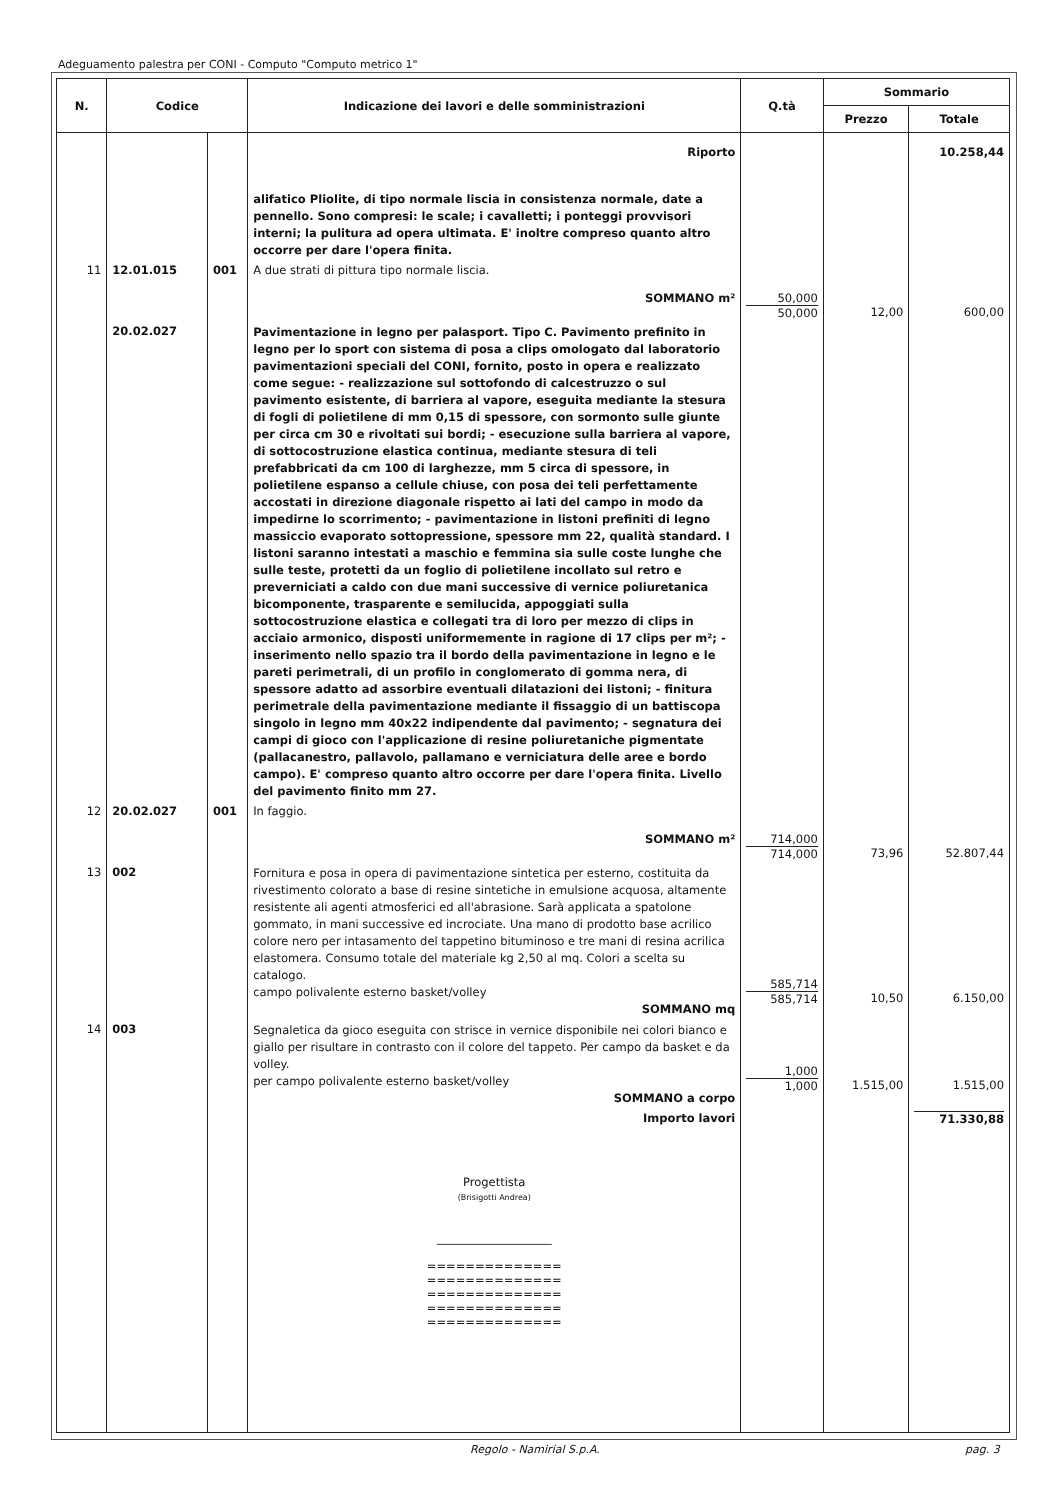Adeguamento palestra per CONI - Computo "Computo metrico 1"
| N. | Codice | | Indicazione dei lavori e delle somministrazioni | Q.tà | Sommario | |
| --- | --- | --- | --- | --- | --- | --- |
| | | | | | Prezzo | Totale |
| | | | Riporto | | | 10.258,44 |
| | | | alifatico Pliolite, di tipo normale liscia in consistenza normale, date a pennello. Sono compresi: le scale; i cavalletti; i ponteggi provvisori interni; la pulitura ad opera ultimata. E' inoltre compreso quanto altro occorre per dare l'opera finita. | | | |
| 11 | 12.01.015 | 001 | A due strati di pittura tipo normale liscia. SOMMANO m² | 50,000 50,000 | 12,00 | 600,00 |
| | 20.02.027 | | Pavimentazione in legno per palasport. Tipo C. Pavimento prefinito in legno per lo sport con sistema di posa a clips omologato dal laboratorio pavimentazioni speciali del CONI, fornito, posto in opera e realizzato come segue: - realizzazione sul sottofondo di calcestruzzo o sul pavimento esistente, di barriera al vapore, eseguita mediante la stesura di fogli di polietilene di mm 0,15 di spessore, con sormonto sulle giunte per circa cm 30 e rivoltati sui bordi; - esecuzione sulla barriera al vapore, di sottocostruzione elastica continua, mediante stesura di teli prefabbricati da cm 100 di larghezze, mm 5 circa di spessore, in polietilene espanso a cellule chiuse, con posa dei teli perfettamente accostati in direzione diagonale rispetto ai lati del campo in modo da impedirne lo scorrimento; - pavimentazione in listoni prefiniti di legno massiccio evaporato sottopressione, spessore mm 22, qualità standard. I listoni saranno intestati a maschio e femmina sia sulle coste lunghe che sulle teste, protetti da un foglio di polietilene incollato sul retro e preverniciati a caldo con due mani successive di vernice poliuretanica bicomponente, trasparente e semilucida, appoggiati sulla sottocostruzione elastica e collegati tra di loro per mezzo di clips in acciaio armonico, disposti uniformemente in ragione di 17 clips per m²; - inserimento nello spazio tra il bordo della pavimentazione in legno e le pareti perimetrali, di un profilo in conglomerato di gomma nera, di spessore adatto ad assorbire eventuali dilatazioni dei listoni; - finitura perimetrale della pavimentazione mediante il fissaggio di un battiscopa singolo in legno mm 40x22 indipendente dal pavimento; - segnatura dei campi di gioco con l'applicazione di resine poliuretaniche pigmentate (pallacanestro, pallavolo, pallamano e verniciatura delle aree e bordo campo). E' compreso quanto altro occorre per dare l'opera finita. Livello del pavimento finito mm 27. | | | |
| 12 | 20.02.027 | 001 | In faggio. SOMMANO m² | 714,000 714,000 | 73,96 | 52.807,44 |
| 13 | 002 | | Fornitura e posa in opera di pavimentazione sintetica per esterno, costituita da rivestimento colorato a base di resine sintetiche in emulsione acquosa, altamente resistente ali agenti atmosferici ed all'abrasione. Sarà applicata a spatolone gommato, in mani successive ed incrociate. Una mano di prodotto base acrilico colore nero per intasamento del tappetino bituminoso e tre mani di resina acrilica elastomera. Consumo totale del materiale kg 2,50 al mq. Colori a scelta su catalogo. campo polivalente esterno basket/volley SOMMANO mq | 585,714 585,714 | 10,50 | 6.150,00 |
| 14 | 003 | | Segnaletica da gioco eseguita con strisce in vernice disponibile nei colori bianco e giallo per risultare in contrasto con il colore del tappeto. Per campo da basket e da volley. per campo polivalente esterno basket/volley SOMMANO a corpo | 1,000 1,000 | 1.515,00 | 1.515,00 |
| | | | Importo lavori Progettista (Brisigotti Andrea) ____________________ ============== ============== ============== ============== ============== | | | 71.330,88 |
Regolo - Namirial S.p.A. pag. 3